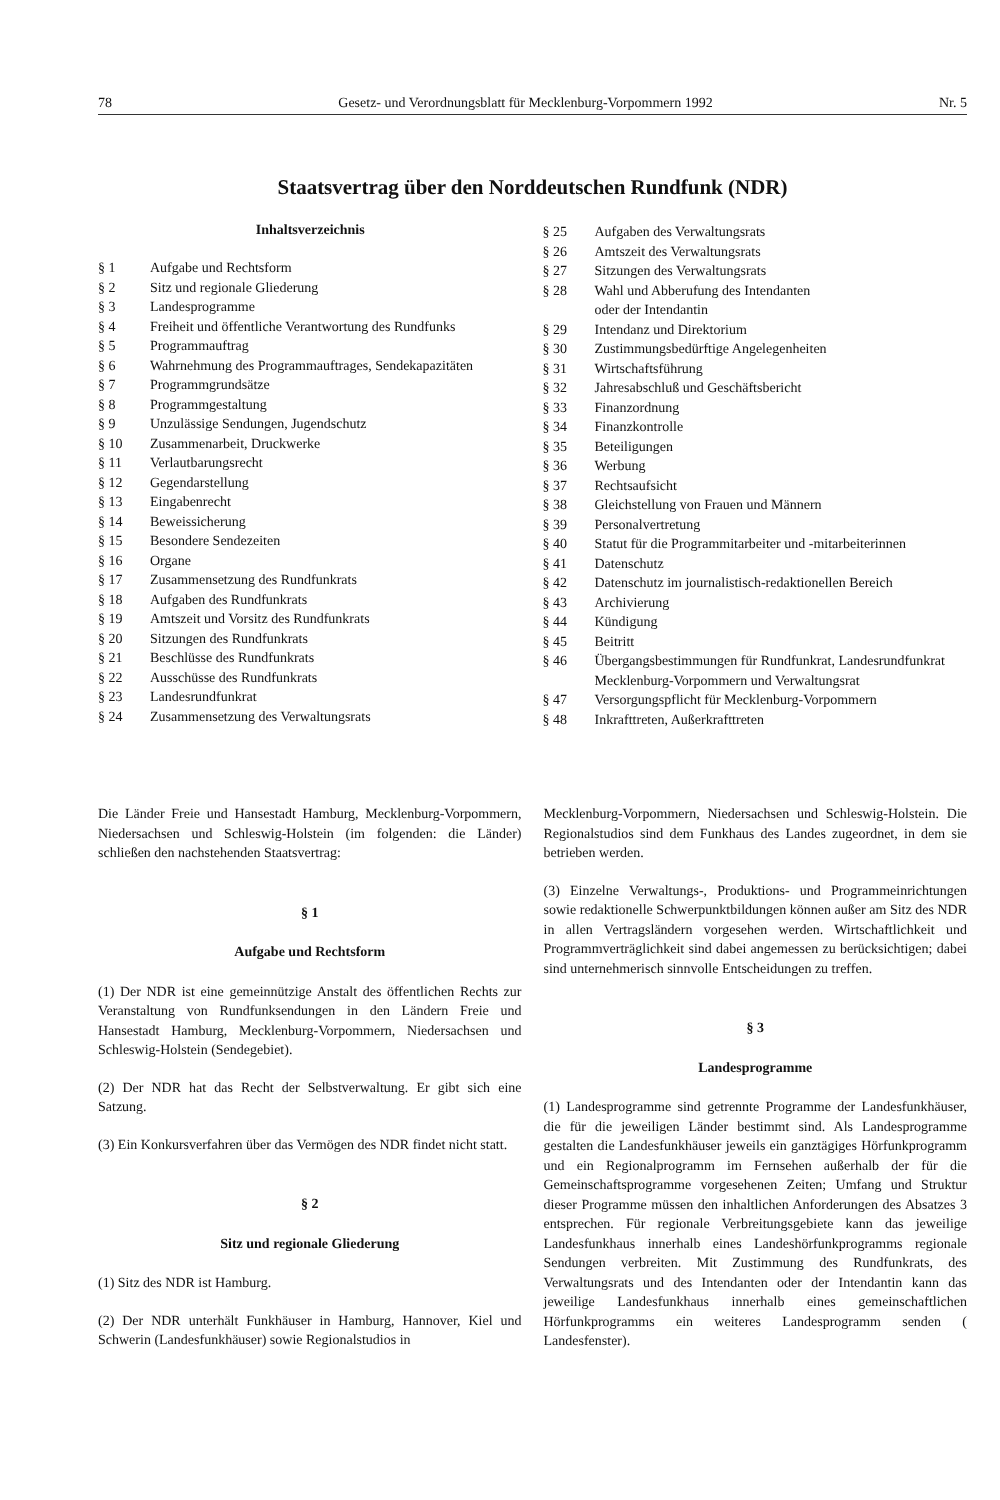78 Gesetz- und Verordnungsblatt für Mecklenburg-Vorpommern 1992 Nr. 5
Staatsvertrag über den Norddeutschen Rundfunk (NDR)
Inhaltsverzeichnis
| § 1 | Aufgabe und Rechtsform |
| § 2 | Sitz und regionale Gliederung |
| § 3 | Landesprogramme |
| § 4 | Freiheit und öffentliche Verantwortung des Rundfunks |
| § 5 | Programmauftrag |
| § 6 | Wahrnehmung des Programmauftrages, Sendekapazitäten |
| § 7 | Programmgrundsätze |
| § 8 | Programmgestaltung |
| § 9 | Unzulässige Sendungen, Jugendschutz |
| § 10 | Zusammenarbeit, Druckwerke |
| § 11 | Verlautbarungsrecht |
| § 12 | Gegendarstellung |
| § 13 | Eingabenrecht |
| § 14 | Beweissicherung |
| § 15 | Besondere Sendezeiten |
| § 16 | Organe |
| § 17 | Zusammensetzung des Rundfunkrats |
| § 18 | Aufgaben des Rundfunkrats |
| § 19 | Amtszeit und Vorsitz des Rundfunkrats |
| § 20 | Sitzungen des Rundfunkrats |
| § 21 | Beschlüsse des Rundfunkrats |
| § 22 | Ausschüsse des Rundfunkrats |
| § 23 | Landesrundfunkrat |
| § 24 | Zusammensetzung des Verwaltungsrats |
| § 25 | Aufgaben des Verwaltungsrats |
| § 26 | Amtszeit des Verwaltungsrats |
| § 27 | Sitzungen des Verwaltungsrats |
| § 28 | Wahl und Abberufung des Intendanten oder der Intendantin |
| § 29 | Intendanz und Direktorium |
| § 30 | Zustimmungsbedürftige Angelegenheiten |
| § 31 | Wirtschaftsführung |
| § 32 | Jahresabschluß und Geschäftsbericht |
| § 33 | Finanzordnung |
| § 34 | Finanzkontrolle |
| § 35 | Beteiligungen |
| § 36 | Werbung |
| § 37 | Rechtsaufsicht |
| § 38 | Gleichstellung von Frauen und Männern |
| § 39 | Personalvertretung |
| § 40 | Statut für die Programmitarbeiter und -mitarbeiterinnen |
| § 41 | Datenschutz |
| § 42 | Datenschutz im journalistisch-redaktionellen Bereich |
| § 43 | Archivierung |
| § 44 | Kündigung |
| § 45 | Beitritt |
| § 46 | Übergangsbestimmungen für Rundfunkrat, Landesrundfunkrat Mecklenburg-Vorpommern und Verwaltungsrat |
| § 47 | Versorgungspflicht für Mecklenburg-Vorpommern |
| § 48 | Inkrafttreten, Außerkrafttreten |
Die Länder Freie und Hansestadt Hamburg, Mecklenburg-Vorpommern, Niedersachsen und Schleswig-Holstein (im folgenden: die Länder) schließen den nachstehenden Staatsvertrag:
§ 1
Aufgabe und Rechtsform
(1) Der NDR ist eine gemeinnützige Anstalt des öffentlichen Rechts zur Veranstaltung von Rundfunksendungen in den Ländern Freie und Hansestadt Hamburg, Mecklenburg-Vorpommern, Niedersachsen und Schleswig-Holstein (Sendegebiet).
(2) Der NDR hat das Recht der Selbstverwaltung. Er gibt sich eine Satzung.
(3) Ein Konkursverfahren über das Vermögen des NDR findet nicht statt.
§ 2
Sitz und regionale Gliederung
(1) Sitz des NDR ist Hamburg.
(2) Der NDR unterhält Funkhäuser in Hamburg, Hannover, Kiel und Schwerin (Landesfunkhäuser) sowie Regionalstudios in
Mecklenburg-Vorpommern, Niedersachsen und Schleswig-Holstein. Die Regionalstudios sind dem Funkhaus des Landes zugeordnet, in dem sie betrieben werden.
(3) Einzelne Verwaltungs-, Produktions- und Programmeinrichtungen sowie redaktionelle Schwerpunktbildungen können außer am Sitz des NDR in allen Vertragsländern vorgesehen werden. Wirtschaftlichkeit und Programmverträglichkeit sind dabei angemessen zu berücksichtigen; dabei sind unternehmerisch sinnvolle Entscheidungen zu treffen.
§ 3
Landesprogramme
(1) Landesprogramme sind getrennte Programme der Landesfunkhäuser, die für die jeweiligen Länder bestimmt sind. Als Landesprogramme gestalten die Landesfunkhäuser jeweils ein ganztägiges Hörfunkprogramm und ein Regionalprogramm im Fernsehen außerhalb der für die Gemeinschaftsprogramme vorgesehenen Zeiten; Umfang und Struktur dieser Programme müssen den inhaltlichen Anforderungen des Absatzes 3 entsprechen. Für regionale Verbreitungsgebiete kann das jeweilige Landesfunkhaus innerhalb eines Landeshörfunkprogramms regionale Sendungen verbreiten. Mit Zustimmung des Rundfunkrats, des Verwaltungsrats und des Intendanten oder der Intendantin kann das jeweilige Landesfunkhaus innerhalb eines gemeinschaftlichen Hörfunkprogramms ein weiteres Landesprogramm senden ( Landesfenster).